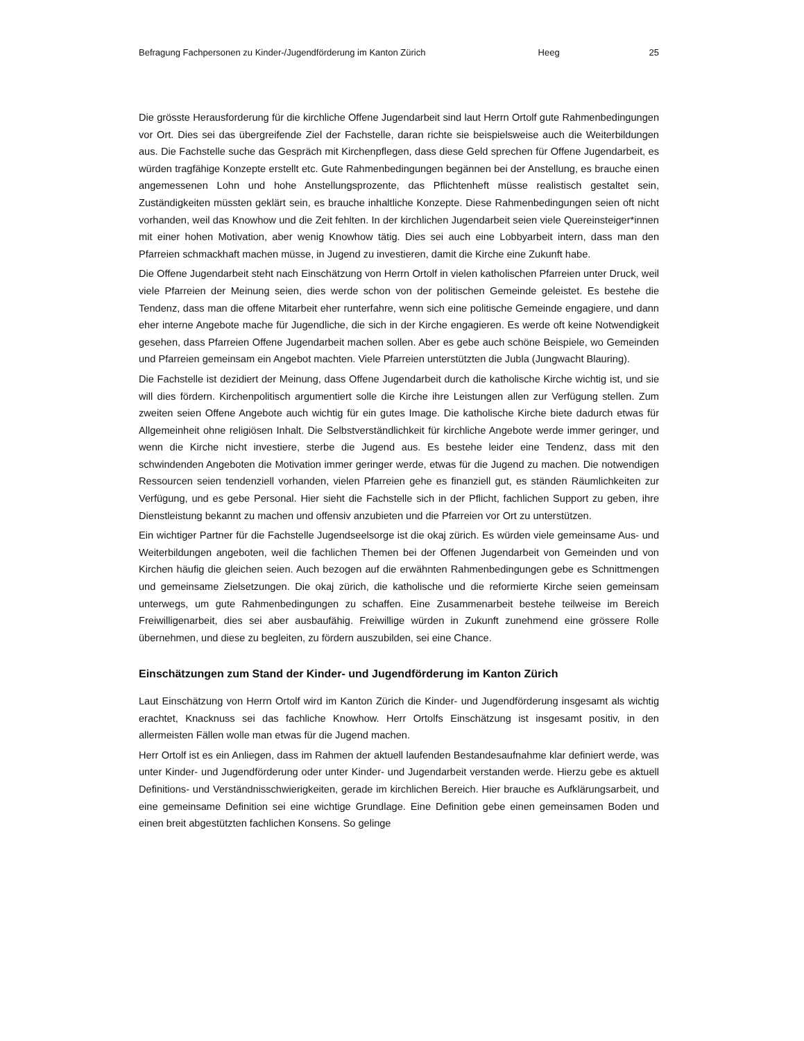Befragung Fachpersonen zu Kinder-/Jugendförderung im Kanton Zürich Heeg 25
Die grösste Herausforderung für die kirchliche Offene Jugendarbeit sind laut Herrn Ortolf gute Rahmenbedingungen vor Ort. Dies sei das übergreifende Ziel der Fachstelle, daran richte sie beispielsweise auch die Weiterbildungen aus. Die Fachstelle suche das Gespräch mit Kirchenpflegen, dass diese Geld sprechen für Offene Jugendarbeit, es würden tragfähige Konzepte erstellt etc. Gute Rahmenbedingungen begännen bei der Anstellung, es brauche einen angemessenen Lohn und hohe Anstellungsprozente, das Pflichtenheft müsse realistisch gestaltet sein, Zuständigkeiten müssten geklärt sein, es brauche inhaltliche Konzepte. Diese Rahmenbedingungen seien oft nicht vorhanden, weil das Knowhow und die Zeit fehlten. In der kirchlichen Jugendarbeit seien viele Quereinsteiger*innen mit einer hohen Motivation, aber wenig Knowhow tätig. Dies sei auch eine Lobbyarbeit intern, dass man den Pfarreien schmackhaft machen müsse, in Jugend zu investieren, damit die Kirche eine Zukunft habe.
Die Offene Jugendarbeit steht nach Einschätzung von Herrn Ortolf in vielen katholischen Pfarreien unter Druck, weil viele Pfarreien der Meinung seien, dies werde schon von der politischen Gemeinde geleistet. Es bestehe die Tendenz, dass man die offene Mitarbeit eher runterfahre, wenn sich eine politische Gemeinde engagiere, und dann eher interne Angebote mache für Jugendliche, die sich in der Kirche engagieren. Es werde oft keine Notwendigkeit gesehen, dass Pfarreien Offene Jugendarbeit machen sollen. Aber es gebe auch schöne Beispiele, wo Gemeinden und Pfarreien gemeinsam ein Angebot machten. Viele Pfarreien unterstützten die Jubla (Jungwacht Blauring).
Die Fachstelle ist dezidiert der Meinung, dass Offene Jugendarbeit durch die katholische Kirche wichtig ist, und sie will dies fördern. Kirchenpolitisch argumentiert solle die Kirche ihre Leistungen allen zur Verfügung stellen. Zum zweiten seien Offene Angebote auch wichtig für ein gutes Image. Die katholische Kirche biete dadurch etwas für Allgemeinheit ohne religiösen Inhalt. Die Selbstverständlichkeit für kirchliche Angebote werde immer geringer, und wenn die Kirche nicht investiere, sterbe die Jugend aus. Es bestehe leider eine Tendenz, dass mit den schwindenden Angeboten die Motivation immer geringer werde, etwas für die Jugend zu machen. Die notwendigen Ressourcen seien tendenziell vorhanden, vielen Pfarreien gehe es finanziell gut, es ständen Räumlichkeiten zur Verfügung, und es gebe Personal. Hier sieht die Fachstelle sich in der Pflicht, fachlichen Support zu geben, ihre Dienstleistung bekannt zu machen und offensiv anzubieten und die Pfarreien vor Ort zu unterstützen.
Ein wichtiger Partner für die Fachstelle Jugendseelsorge ist die okaj zürich. Es würden viele gemeinsame Aus- und Weiterbildungen angeboten, weil die fachlichen Themen bei der Offenen Jugendarbeit von Gemeinden und von Kirchen häufig die gleichen seien. Auch bezogen auf die erwähnten Rahmenbedingungen gebe es Schnittmengen und gemeinsame Zielsetzungen. Die okaj zürich, die katholische und die reformierte Kirche seien gemeinsam unterwegs, um gute Rahmenbedingungen zu schaffen. Eine Zusammenarbeit bestehe teilweise im Bereich Freiwilligenarbeit, dies sei aber ausbaufähig. Freiwillige würden in Zukunft zunehmend eine grössere Rolle übernehmen, und diese zu begleiten, zu fördern auszubilden, sei eine Chance.
Einschätzungen zum Stand der Kinder- und Jugendförderung im Kanton Zürich
Laut Einschätzung von Herrn Ortolf wird im Kanton Zürich die Kinder- und Jugendförderung insgesamt als wichtig erachtet, Knacknuss sei das fachliche Knowhow. Herr Ortolfs Einschätzung ist insgesamt positiv, in den allermeisten Fällen wolle man etwas für die Jugend machen.
Herr Ortolf ist es ein Anliegen, dass im Rahmen der aktuell laufenden Bestandesaufnahme klar definiert werde, was unter Kinder- und Jugendförderung oder unter Kinder- und Jugendarbeit verstanden werde. Hierzu gebe es aktuell Definitions- und Verständnisschwierigkeiten, gerade im kirchlichen Bereich. Hier brauche es Aufklärungsarbeit, und eine gemeinsame Definition sei eine wichtige Grundlage. Eine Definition gebe einen gemeinsamen Boden und einen breit abgestützten fachlichen Konsens. So gelinge